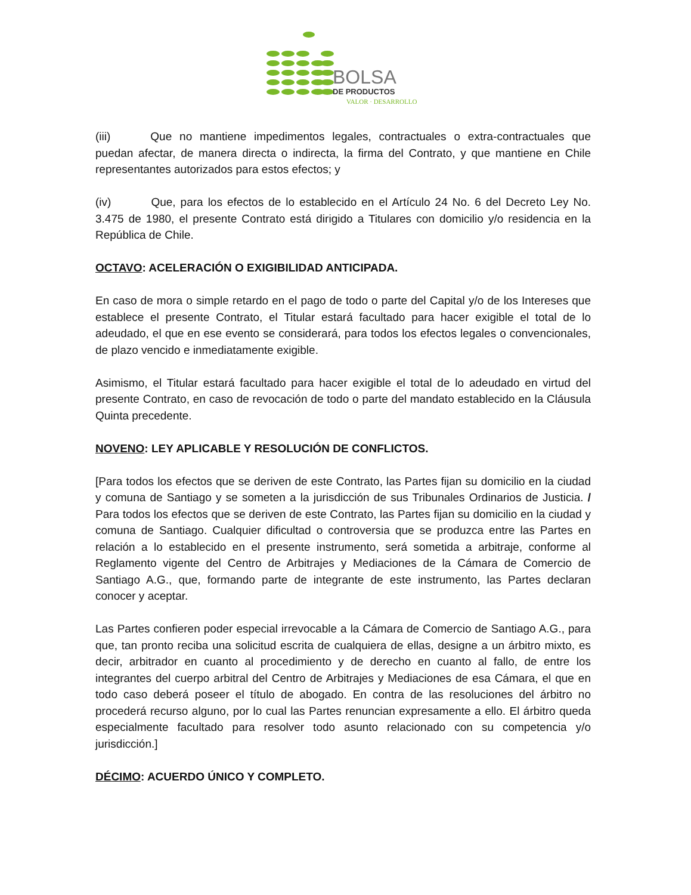BOLSA
DE PRODUCTOS
VALOR · DESARROLLO
(iii) Que no mantiene impedimentos legales, contractuales o extra-contractuales que puedan afectar, de manera directa o indirecta, la firma del Contrato, y que mantiene en Chile representantes autorizados para estos efectos; y
(iv) Que, para los efectos de lo establecido en el Artículo 24 No. 6 del Decreto Ley No. 3.475 de 1980, el presente Contrato está dirigido a Titulares con domicilio y/o residencia en la República de Chile.
OCTAVO: ACELERACIÓN O EXIGIBILIDAD ANTICIPADA.
En caso de mora o simple retardo en el pago de todo o parte del Capital y/o de los Intereses que establece el presente Contrato, el Titular estará facultado para hacer exigible el total de lo adeudado, el que en ese evento se considerará, para todos los efectos legales o convencionales, de plazo vencido e inmediatamente exigible.
Asimismo, el Titular estará facultado para hacer exigible el total de lo adeudado en virtud del presente Contrato, en caso de revocación de todo o parte del mandato establecido en la Cláusula Quinta precedente.
NOVENO: LEY APLICABLE Y RESOLUCIÓN DE CONFLICTOS.
[Para todos los efectos que se deriven de este Contrato, las Partes fijan su domicilio en la ciudad y comuna de Santiago y se someten a la jurisdicción de sus Tribunales Ordinarios de Justicia. / Para todos los efectos que se deriven de este Contrato, las Partes fijan su domicilio en la ciudad y comuna de Santiago. Cualquier dificultad o controversia que se produzca entre las Partes en relación a lo establecido en el presente instrumento, será sometida a arbitraje, conforme al Reglamento vigente del Centro de Arbitrajes y Mediaciones de la Cámara de Comercio de Santiago A.G., que, formando parte de integrante de este instrumento, las Partes declaran conocer y aceptar.
Las Partes confieren poder especial irrevocable a la Cámara de Comercio de Santiago A.G., para que, tan pronto reciba una solicitud escrita de cualquiera de ellas, designe a un árbitro mixto, es decir, arbitrador en cuanto al procedimiento y de derecho en cuanto al fallo, de entre los integrantes del cuerpo arbitral del Centro de Arbitrajes y Mediaciones de esa Cámara, el que en todo caso deberá poseer el título de abogado. En contra de las resoluciones del árbitro no procederá recurso alguno, por lo cual las Partes renuncian expresamente a ello. El árbitro queda especialmente facultado para resolver todo asunto relacionado con su competencia y/o jurisdicción.]
DÉCIMO: ACUERDO ÚNICO Y COMPLETO.